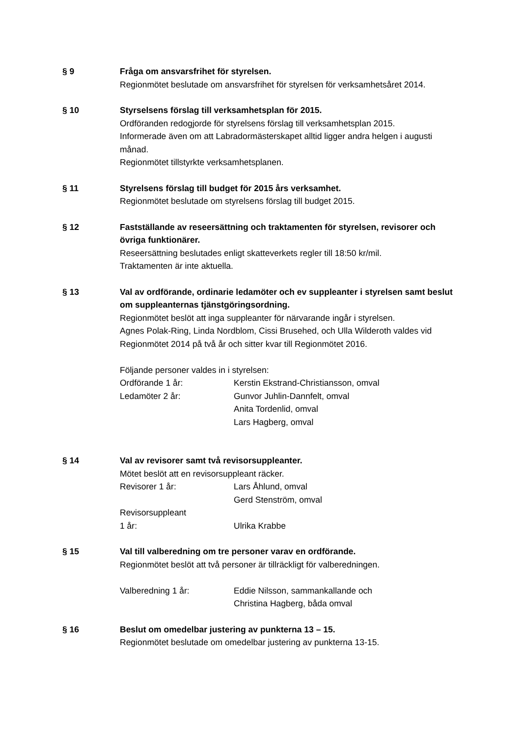§ 9 Fråga om ansvarsfrihet för styrelsen.
Regionmötet beslutade om ansvarsfrihet för styrelsen för verksamhetsåret 2014.
§ 10 Styrselsens förslag till verksamhetsplan för 2015.
Ordföranden redogjorde för styrelsens förslag till verksamhetsplan 2015.
Informerade även om att Labradormästerskapet alltid ligger andra helgen i augusti månad.
Regionmötet tillstyrkte verksamhetsplanen.
§ 11 Styrelsens förslag till budget för 2015 års verksamhet.
Regionmötet beslutade om styrelsens förslag till budget 2015.
§ 12 Fastställande av reseersättning och traktamenten för styrelsen, revisorer och övriga funktionärer.
Reseersättning beslutades enligt skatteverkets regler till 18:50 kr/mil.
Traktamenten är inte aktuella.
§ 13 Val av ordförande, ordinarie ledamöter och ev suppleanter i styrelsen samt beslut om suppleanternas tjänstgöringsordning.
Regionmötet beslöt att inga suppleanter för närvarande ingår i styrelsen.
Agnes Polak-Ring, Linda Nordblom, Cissi Brusehed, och Ulla Wilderoth valdes vid Regionmötet 2014 på två år och sitter kvar till Regionmötet 2016.
Följande personer valdes in i styrelsen:
Ordförande 1 år: Kerstin Ekstrand-Christiansson, omval
Ledamöter 2 år: Gunvor Juhlin-Dannfelt, omval
Anita Tordenlid, omval
Lars Hagberg, omval
§ 14 Val av revisorer samt två revisorsuppleanter.
Mötet beslöt att en revisorsuppleant räcker.
Revisorer 1 år: Lars Åhlund, omval
Gerd Stenström, omval
Revisorsuppleant
1 år:
Ulrika Krabbe
§ 15 Val till valberedning om tre personer varav en ordförande.
Regionmötet beslöt att två personer är tillräckligt för valberedningen.
Valberedning 1 år: Eddie Nilsson, sammankallande och
Christina Hagberg, båda omval
§ 16 Beslut om omedelbar justering av punkterna 13 – 15.
Regionmötet beslutade om omedelbar justering av punkterna 13-15.